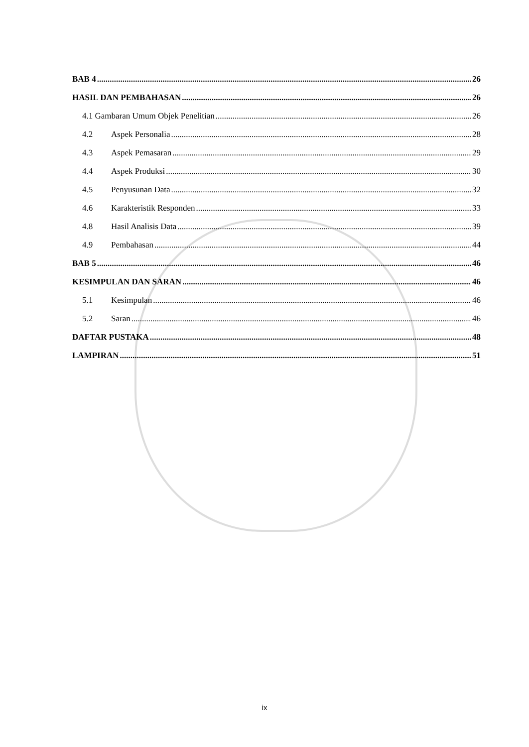BAB 4 26
HASIL DAN PEMBAHASAN 26
4.1 Gambaran Umum Objek Penelitian 26
4.2 Aspek Personalia 28
4.3 Aspek Pemasaran 29
4.4 Aspek Produksi 30
4.5 Penyusunan Data 32
4.6 Karakteristik Responden 33
4.8 Hasil Analisis Data 39
4.9 Pembahasan 44
BAB 5 46
KESIMPULAN DAN SARAN 46
5.1 Kesimpulan 46
5.2 Saran 46
DAFTAR PUSTAKA 48
LAMPIRAN 51
ix